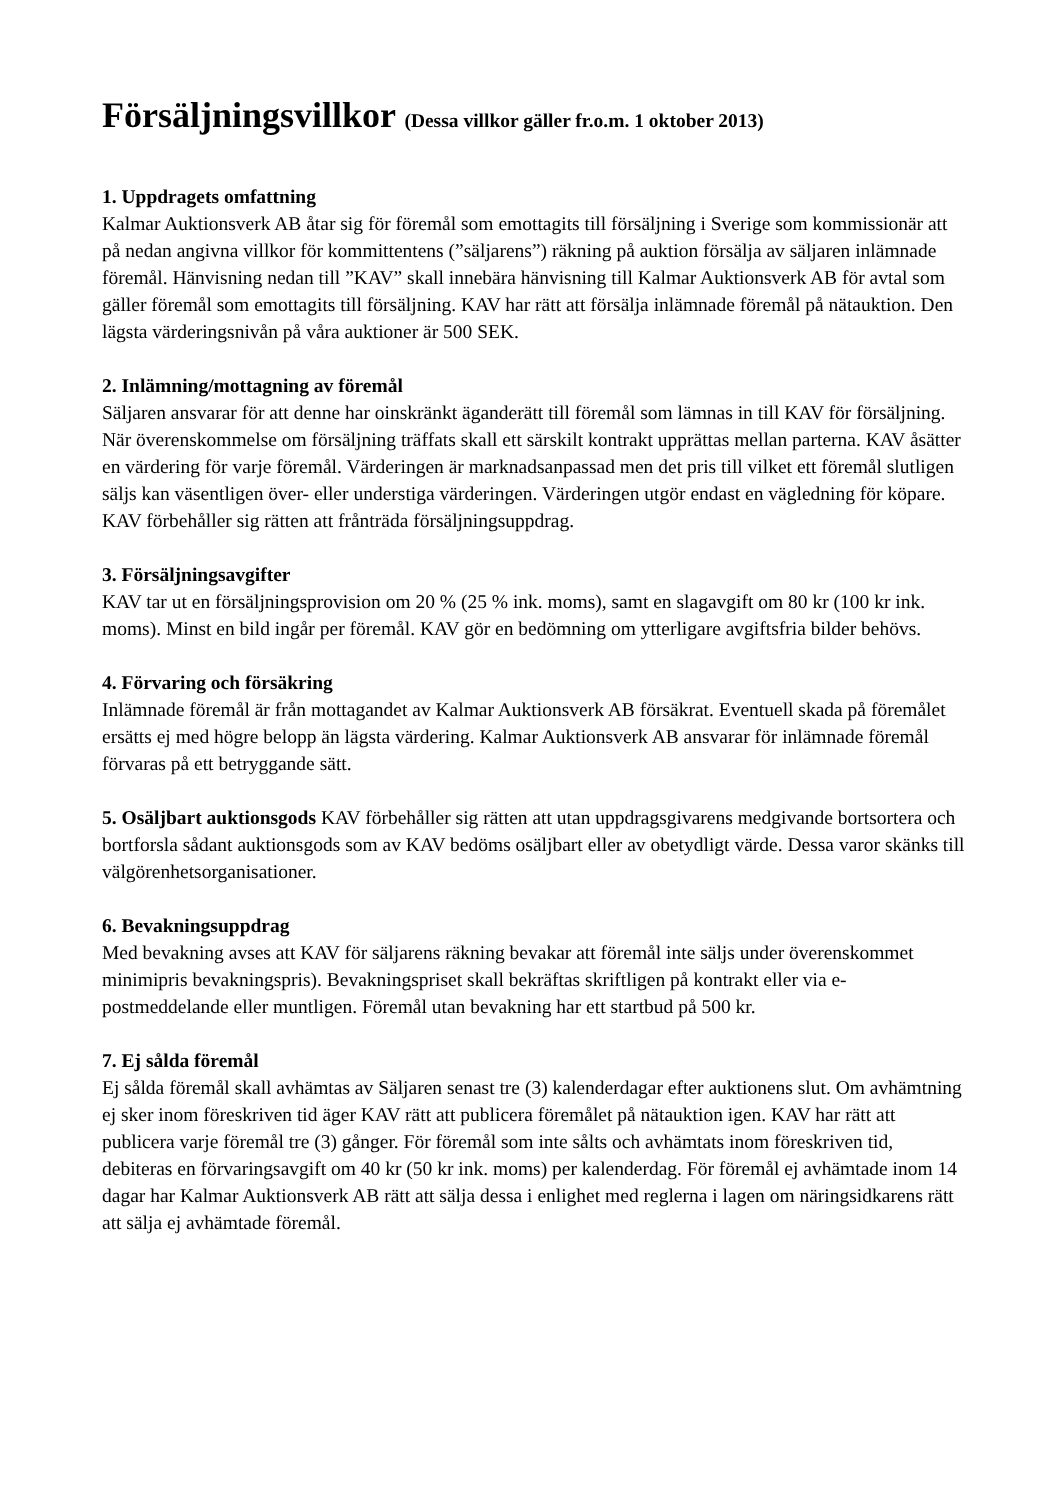Försäljningsvillkor (Dessa villkor gäller fr.o.m. 1 oktober 2013)
1. Uppdragets omfattning
Kalmar Auktionsverk AB åtar sig för föremål som emottagits till försäljning i Sverige som kommissionär att på nedan angivna villkor för kommittentens (”säljarens”) räkning på auktion försälja av säljaren inlämnade föremål. Hänvisning nedan till ”KAV” skall innebära hänvisning till Kalmar Auktionsverk AB för avtal som gäller föremål som emottagits till försäljning. KAV har rätt att försälja inlämnade föremål på nätauktion. Den lägsta värderingsnivån på våra auktioner är 500 SEK.
2. Inlämning/mottagning av föremål
Säljaren ansvarar för att denne har oinskränkt äganderätt till föremål som lämnas in till KAV för försäljning. När överenskommelse om försäljning träffats skall ett särskilt kontrakt upprättas mellan parterna. KAV åsätter en värdering för varje föremål. Värderingen är marknadsanpassad men det pris till vilket ett föremål slutligen säljs kan väsentligen över- eller understiga värderingen. Värderingen utgör endast en vägledning för köpare. KAV förbehåller sig rätten att frånträda försäljningsuppdrag.
3. Försäljningsavgifter
KAV tar ut en försäljningsprovision om 20 % (25 % ink. moms), samt en slagavgift om 80 kr (100 kr ink. moms). Minst en bild ingår per föremål. KAV gör en bedömning om ytterligare avgiftsfria bilder behövs.
4. Förvaring och försäkring
Inlämnade föremål är från mottagandet av Kalmar Auktionsverk AB försäkrat. Eventuell skada på föremålet ersätts ej med högre belopp än lägsta värdering. Kalmar Auktionsverk AB ansvarar för inlämnade föremål förvaras på ett betryggande sätt.
5. Osäljbart auktionsgods KAV förbehåller sig rätten att utan uppdragsgivarens medgivande bortsortera och bortforsla sådant auktionsgods som av KAV bedöms osäljbart eller av obetydligt värde. Dessa varor skänks till välgörenhetsorganisationer.
6. Bevakningsuppdrag
Med bevakning avses att KAV för säljarens räkning bevakar att föremål inte säljs under överenskommet minimipris bevakningspris). Bevakningspriset skall bekräftas skriftligen på kontrakt eller via e-postmeddelande eller muntligen. Föremål utan bevakning har ett startbud på 500 kr.
7. Ej sålda föremål
Ej sålda föremål skall avhämtas av Säljaren senast tre (3) kalenderdagar efter auktionens slut. Om avhämtning ej sker inom föreskriven tid äger KAV rätt att publicera föremålet på nätauktion igen. KAV har rätt att publicera varje föremål tre (3) gånger. För föremål som inte sålts och avhämtats inom föreskriven tid, debiteras en förvaringsavgift om 40 kr (50 kr ink. moms) per kalenderdag. För föremål ej avhämtade inom 14 dagar har Kalmar Auktionsverk AB rätt att sälja dessa i enlighet med reglerna i lagen om näringsidkarens rätt att sälja ej avhämtade föremål.